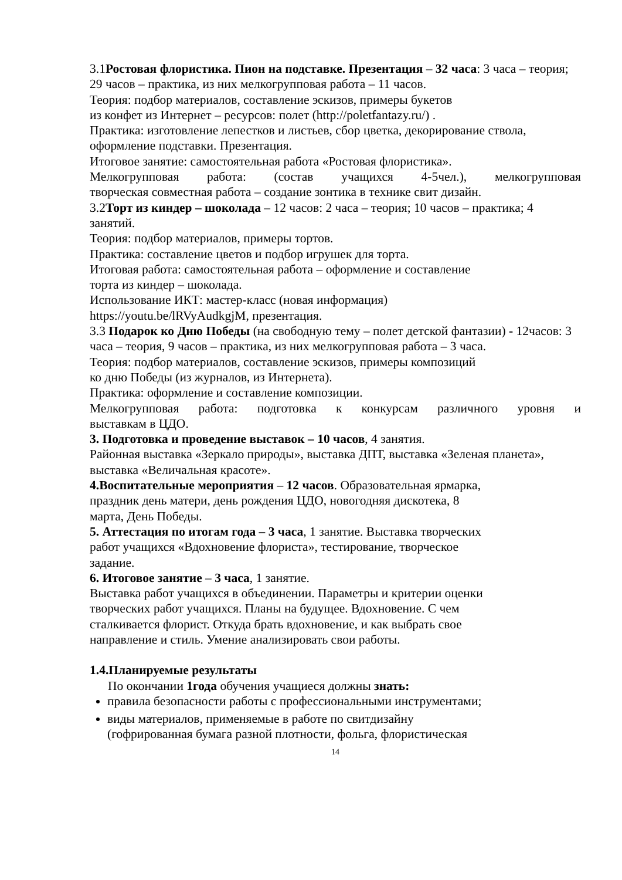3.1Ростовая флористика. Пион на подставке. Презентация – 32 часа: 3 часа – теория; 29 часов – практика, из них мелкогрупповая работа – 11 часов.
Теория: подбор материалов, составление эскизов, примеры букетов
из конфет из Интернет – ресурсов: полет (http://poletfantazy.ru/) .
Практика: изготовление лепестков и листьев, сбор цветка, декорирование ствола, оформление подставки. Презентация.
Итоговое занятие: самостоятельная работа «Ростовая флористика».
Мелкогрупповая работа: (состав учащихся 4-5чел.), мелкогрупповая
творческая совместная работа – создание зонтика в технике свит дизайн.
3.2Торт из киндер – шоколада – 12 часов: 2 часа – теория; 10 часов – практика; 4 занятий.
Теория: подбор материалов, примеры тортов.
Практика: составление цветов и подбор игрушек для торта.
Итоговая работа: самостоятельная работа – оформление и составление
торта из киндер – шоколада.
Использование ИКТ: мастер-класс (новая информация)
https://youtu.be/lRVyAudkgjM, презентация.
3.3 Подарок ко Дню Победы (на свободную тему – полет детской фантазии) - 12часов: 3 часа – теория, 9 часов – практика, из них мелкогрупповая работа – 3 часа.
Теория: подбор материалов, составление эскизов, примеры композиций
ко дню Победы (из журналов, из Интернета).
Практика: оформление и составление композиции.
Мелкогрупповая работа: подготовка к конкурсам различного уровня и
выставкам в ЦДО.
3. Подготовка и проведение выставок – 10 часов, 4 занятия.
Районная выставка «Зеркало природы», выставка ДПТ, выставка «Зеленая планета», выставка «Величальная красоте».
4.Воспитательные мероприятия – 12 часов. Образовательная ярмарка,
праздник день матери, день рождения ЦДО, новогодняя дискотека, 8
марта, День Победы.
5. Аттестация по итогам года – 3 часа, 1 занятие. Выставка творческих
работ учащихся «Вдохновение флориста», тестирование, творческое
задание.
6. Итоговое занятие – 3 часа, 1 занятие.
Выставка работ учащихся в объединении. Параметры и критерии оценки
творческих работ учащихся. Планы на будущее. Вдохновение. С чем
сталкивается флорист. Откуда брать вдохновение, и как выбрать свое
направление и стиль. Умение анализировать свои работы.
1.4.Планируемые результаты
По окончании 1года обучения учащиеся должны знать:
правила безопасности работы с профессиональными инструментами;
виды материалов, применяемые в работе по свитдизайну
(гофрированная бумага разной плотности, фольга, флористическая
14